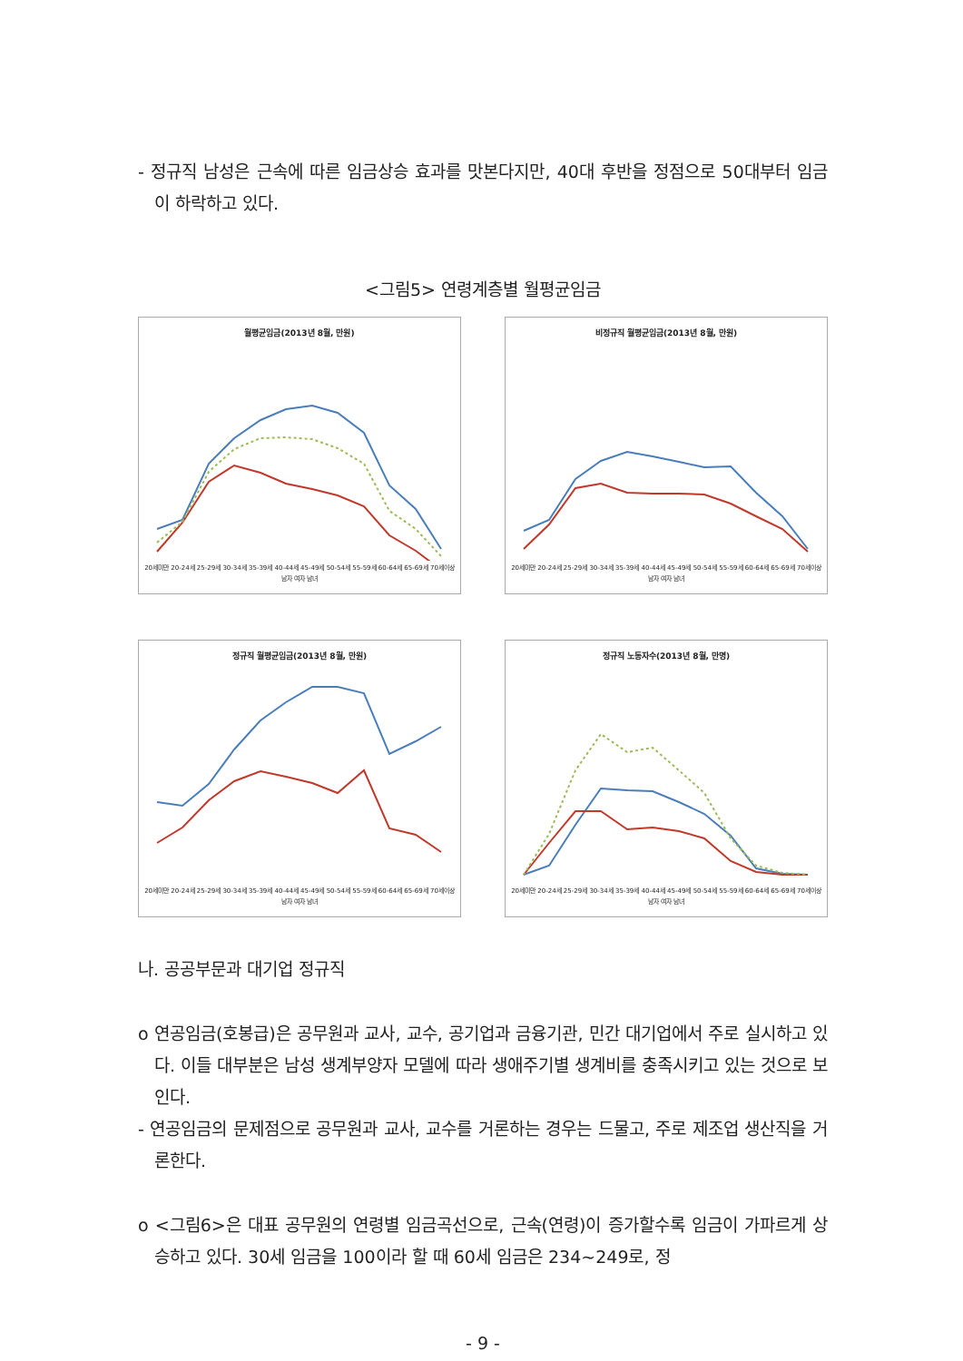- 정규직 남성은 근속에 따른 임금상승 효과를 맛본다지만, 40대 후반을 정점으로 50대부터 임금이 하락하고 있다.
<그림5> 연령계층별 월평균임금
월평균임금(2013년 8월, 만원)
20세미만 20-24세 25-29세 30-34세 35-39세 40-44세 45-49세 50-54세 55-59세 60-64세 65-69세 70세이상
남자 여자 남녀
비정규직 월평균임금(2013년 8월, 만원)
20세미만 20-24세 25-29세 30-34세 35-39세 40-44세 45-49세 50-54세 55-59세 60-64세 65-69세 70세이상
남자 여자 남녀
정규직 월평균임금(2013년 8월, 만원)
20세미만 20-24세 25-29세 30-34세 35-39세 40-44세 45-49세 50-54세 55-59세 60-64세 65-69세 70세이상
남자 여자 남녀
정규직 노동자수(2013년 8월, 만명)
20세미만 20-24세 25-29세 30-34세 35-39세 40-44세 45-49세 50-54세 55-59세 60-64세 65-69세 70세이상
남자 여자 남녀
나. 공공부문과 대기업 정규직
o 연공임금(호봉급)은 공무원과 교사, 교수, 공기업과 금융기관, 민간 대기업에서 주로 실시하고 있다. 이들 대부분은 남성 생계부양자 모델에 따라 생애주기별 생계비를 충족시키고 있는 것으로 보인다.
- 연공임금의 문제점으로 공무원과 교사, 교수를 거론하는 경우는 드물고, 주로 제조업 생산직을 거론한다.
o <그림6>은 대표 공무원의 연령별 임금곡선으로, 근속(연령)이 증가할수록 임금이 가파르게 상승하고 있다. 30세 임금을 100이라 할 때 60세 임금은 234~249로, 정
- 9 -